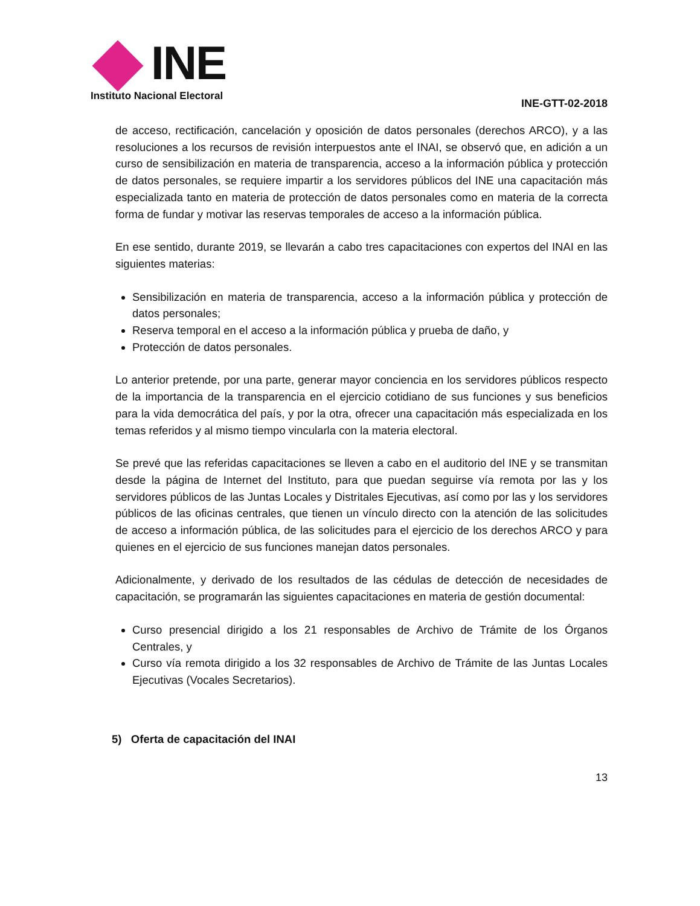INE
Instituto Nacional Electoral
INE-GTT-02-2018
de acceso, rectificación, cancelación y oposición de datos personales (derechos ARCO), y a las resoluciones a los recursos de revisión interpuestos ante el INAI, se observó que, en adición a un curso de sensibilización en materia de transparencia, acceso a la información pública y protección de datos personales, se requiere impartir a los servidores públicos del INE una capacitación más especializada tanto en materia de protección de datos personales como en materia de la correcta forma de fundar y motivar las reservas temporales de acceso a la información pública.
En ese sentido, durante 2019, se llevarán a cabo tres capacitaciones con expertos del INAI en las siguientes materias:
Sensibilización en materia de transparencia, acceso a la información pública y protección de datos personales;
Reserva temporal en el acceso a la información pública y prueba de daño, y
Protección de datos personales.
Lo anterior pretende, por una parte, generar mayor conciencia en los servidores públicos respecto de la importancia de la transparencia en el ejercicio cotidiano de sus funciones y sus beneficios para la vida democrática del país, y por la otra, ofrecer una capacitación más especializada en los temas referidos y al mismo tiempo vincularla con la materia electoral.
Se prevé que las referidas capacitaciones se lleven a cabo en el auditorio del INE y se transmitan desde la página de Internet del Instituto, para que puedan seguirse vía remota por las y los servidores públicos de las Juntas Locales y Distritales Ejecutivas, así como por las y los servidores públicos de las oficinas centrales, que tienen un vínculo directo con la atención de las solicitudes de acceso a información pública, de las solicitudes para el ejercicio de los derechos ARCO y para quienes en el ejercicio de sus funciones manejan datos personales.
Adicionalmente, y derivado de los resultados de las cédulas de detección de necesidades de capacitación, se programarán las siguientes capacitaciones en materia de gestión documental:
Curso presencial dirigido a los 21 responsables de Archivo de Trámite de los Órganos Centrales, y
Curso vía remota dirigido a los 32 responsables de Archivo de Trámite de las Juntas Locales Ejecutivas (Vocales Secretarios).
5) Oferta de capacitación del INAI
13